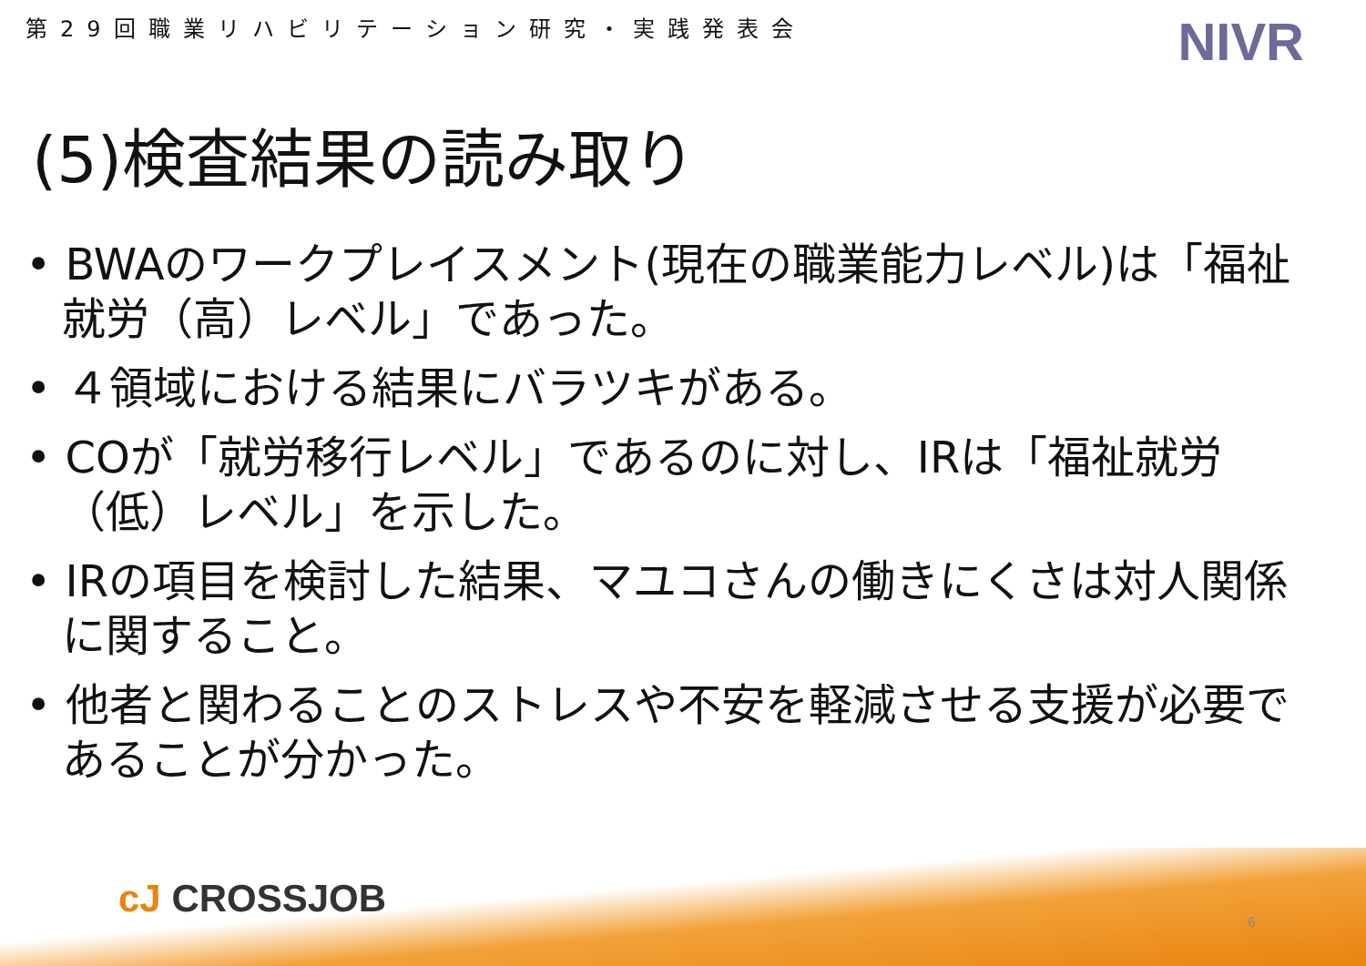第29回職業リハビリテーション研究・実践発表会
NIVR
(5)検査結果の読み取り
• BWAのワークプレイスメント(現在の職業能力レベル)は「福祉就労（高）レベル」であった。
• ４領域における結果にバラツキがある。
• COが「就労移行レベル」であるのに対し、IRは「福祉就労（低）レベル」を示した。
• IRの項目を検討した結果、マユコさんの働きにくさは対人関係に関すること。
• 他者と関わることのストレスや不安を軽減させる支援が必要であることが分かった。
cJ CROSSJOB
6